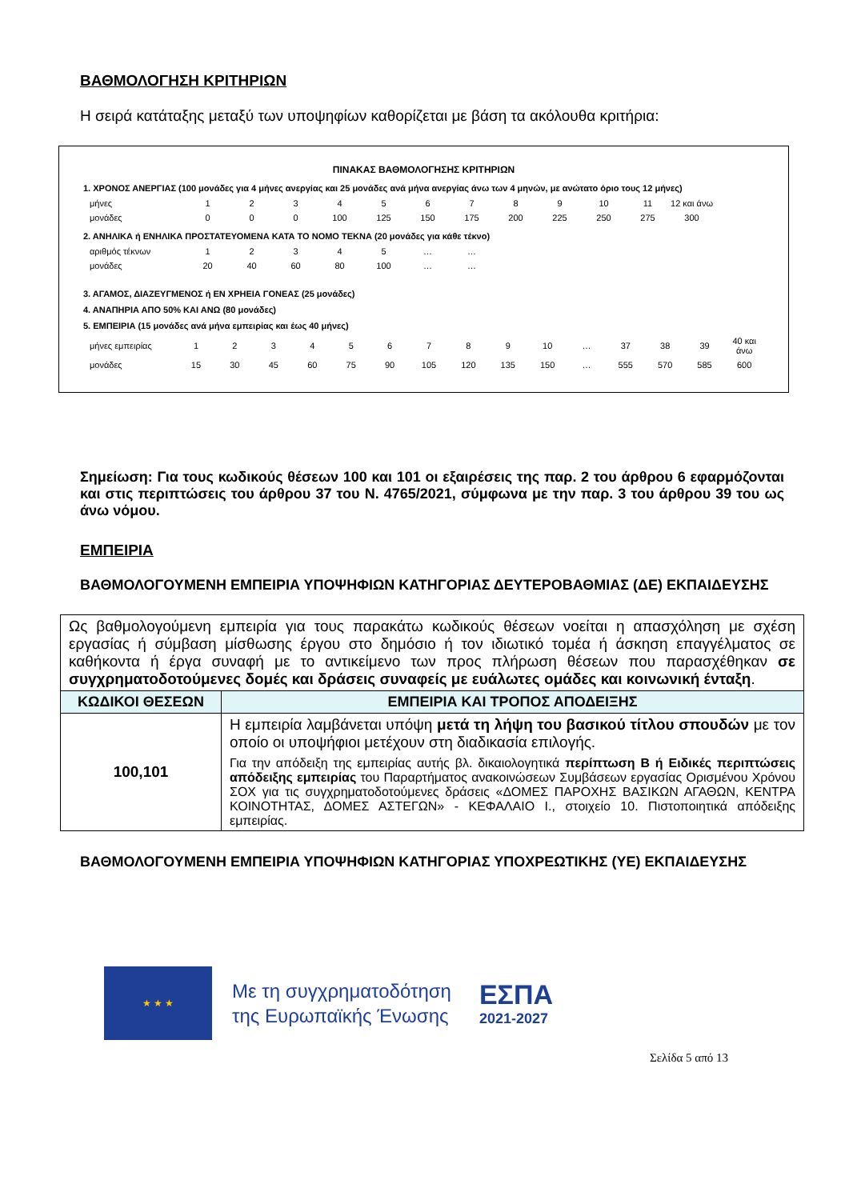ΒΑΘΜΟΛΟΓΗΣΗ ΚΡΙΤΗΡΙΩΝ
Η σειρά κατάταξης μεταξύ των υποψηφίων καθορίζεται με βάση τα ακόλουθα κριτήρια:
ΠΙΝΑΚΑΣ ΒΑΘΜΟΛΟΓΗΣΗΣ ΚΡΙΤΗΡΙΩΝ
1. ΧΡΟΝΟΣ ΑΝΕΡΓΙΑΣ (100 μονάδες για 4 μήνες ανεργίας και 25 μονάδες ανά μήνα ανεργίας άνω των 4 μηνών, με ανώτατο όριο τους 12 μήνες)
| μήνες | 1 | 2 | 3 | 4 | 5 | 6 | 7 | 8 | 9 | 10 | 11 | 12 και άνω |
| μονάδες | 0 | 0 | 0 | 100 | 125 | 150 | 175 | 200 | 225 | 250 | 275 | 300 |
2. ΑΝΗΛΙΚΑ ή ΕΝΗΛΙΚΑ ΠΡΟΣΤΑΤΕΥΟΜΕΝΑ ΚΑΤΑ ΤΟ ΝΟΜΟ ΤΕΚΝΑ (20 μονάδες για κάθε τέκνο)
| αριθμός τέκνων | 1 | 2 | 3 | 4 | 5 | … | … |
| μονάδες | 20 | 40 | 60 | 80 | 100 | … | … |
3. ΑΓΑΜΟΣ, ΔΙΑΖΕΥΓΜΕΝΟΣ ή ΕΝ ΧΡΗΕΙΑ ΓΟΝΕΑΣ (25 μονάδες)
4. ΑΝΑΠΗΡΙΑ ΑΠΟ 50% ΚΑΙ ΑΝΩ (80 μονάδες)
5. ΕΜΠΕΙΡΙΑ (15 μονάδες ανά μήνα εμπειρίας και έως 40 μήνες)
| μήνες εμπειρίας | 1 | 2 | 3 | 4 | 5 | 6 | 7 | 8 | 9 | 10 | … | 37 | 38 | 39 | 40 και άνω |
| μονάδες | 15 | 30 | 45 | 60 | 75 | 90 | 105 | 120 | 135 | 150 | … | 555 | 570 | 585 | 600 |
Σημείωση: Για τους κωδικούς θέσεων 100 και 101 οι εξαιρέσεις της παρ. 2 του άρθρου 6 εφαρμόζονται και στις περιπτώσεις του άρθρου 37 του Ν. 4765/2021, σύμφωνα με την παρ. 3 του άρθρου 39 του ως άνω νόμου.
ΕΜΠΕΙΡΙΑ
ΒΑΘΜΟΛΟΓΟΥΜΕΝΗ ΕΜΠΕΙΡΙΑ ΥΠΟΨΗΦΙΩΝ ΚΑΤΗΓΟΡΙΑΣ ΔΕΥΤΕΡΟΒΑΘΜΙΑΣ (ΔΕ) ΕΚΠΑΙΔΕΥΣΗΣ
| Ως βαθμολογούμενη εμπειρία για τους παρακάτω κωδικούς θέσεων νοείται η απασχόληση με σχέση εργασίας ή σύμβαση μίσθωσης έργου στο δημόσιο ή τον ιδιωτικό τομέα ή άσκηση επαγγέλματος σε καθήκοντα ή έργα συναφή με το αντικείμενο των προς πλήρωση θέσεων που παρασχέθηκαν σε συγχρηματοδοτούμενες δομές και δράσεις συναφείς με ευάλωτες ομάδες και κοινωνική ένταξη . | |
| ΚΩΔΙΚΟΙ ΘΕΣΕΩΝ | ΕΜΠΕΙΡΙΑ ΚΑΙ ΤΡΟΠΟΣ ΑΠΟΔΕΙΞΗΣ |
| 100,101 | Η εμπειρία λαμβάνεται υπόψη μετά τη λήψη του βασικού τίτλου σπουδών με τον οποίο οι υποψήφιοι μετέχουν στη διαδικασία επιλογής. Για την απόδειξη της εμπειρίας αυτής βλ. δικαιολογητικά περίπτωση Β ή Ειδικές περιπτώσεις απόδειξης εμπειρίας του Παραρτήματος ανακοινώσεων Συμβάσεων εργασίας Ορισμένου Χρόνου ΣΟΧ για τις συγχρηματοδοτούμενες δράσεις «ΔΟΜΕΣ ΠΑΡΟΧΗΣ ΒΑΣΙΚΩΝ ΑΓΑΘΩΝ, ΚΕΝΤΡΑ ΚΟΙΝΟΤΗΤΑΣ, ΔΟΜΕΣ ΑΣΤΕΓΩΝ» - ΚΕΦΑΛΑΙΟ Ι., στοιχείο 10. Πιστοποιητικά απόδειξης εμπειρίας. |
ΒΑΘΜΟΛΟΓΟΥΜΕΝΗ ΕΜΠΕΙΡΙΑ ΥΠΟΨΗΦΙΩΝ ΚΑΤΗΓΟΡΙΑΣ ΥΠΟΧΡΕΩΤΙΚΗΣ (ΥΕ) ΕΚΠΑΙΔΕΥΣΗΣ
★ ★ ★
Με τη συγχρηματοδότηση
της Ευρωπαϊκής Ένωσης
ΕΣΠΑ
2021-2027
Σελίδα 5 από 13